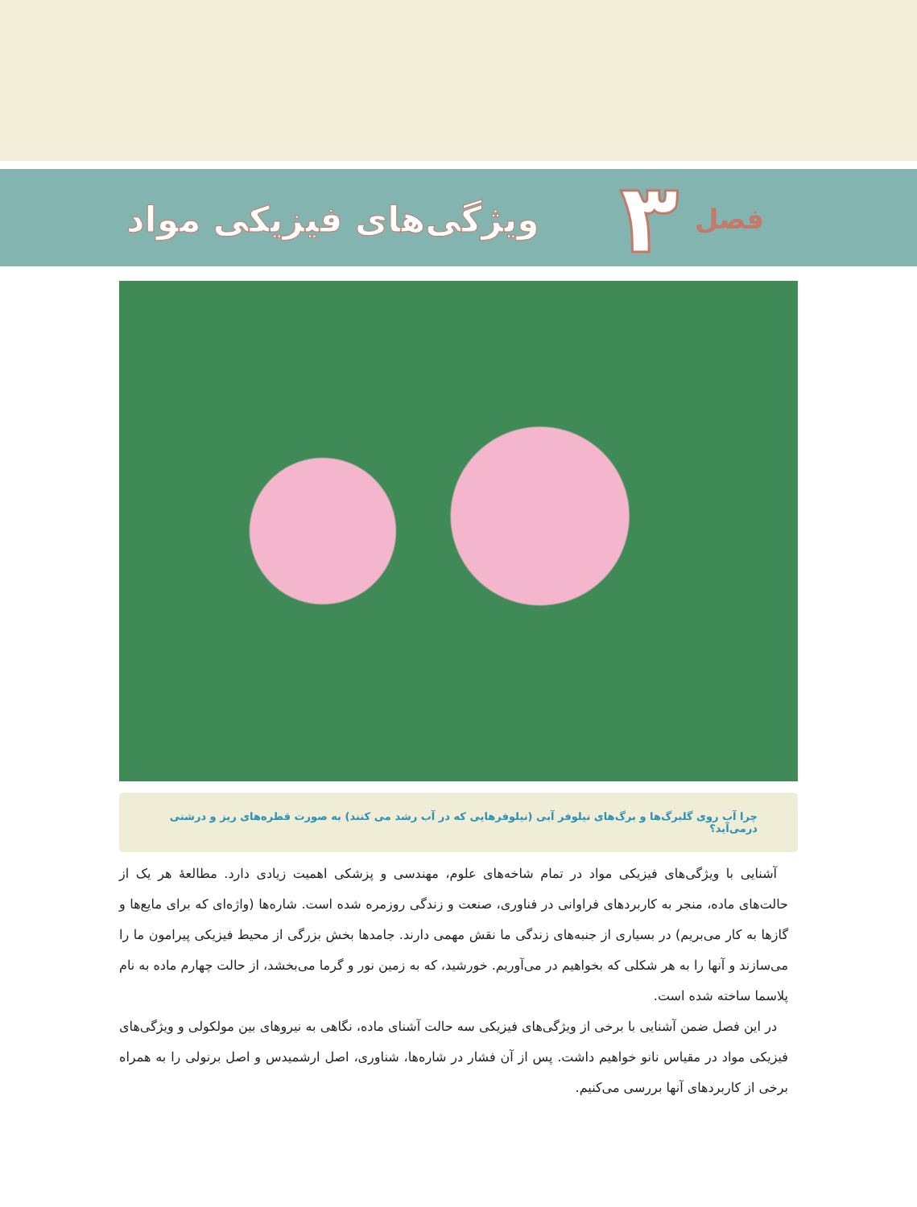فصل ۳
ویژگی‌های فیزیکی مواد
چرا آب روی گلبرگ‌ها و برگ‌های نیلوفر آبی (نیلوفرهایی که در آب رشد می کنند) به صورت قطره‌های ریز و درشتی درمی‌آید؟
آشنایی با ویژگی‌های فیزیکی مواد در تمام شاخه‌های علوم، مهندسی و پزشکی اهمیت زیادی دارد. مطالعهٔ هر یک از حالت‌های ماده، منجر به کاربردهای فراوانی در فناوری، صنعت و زندگی روزمره شده است. شاره‌ها (واژه‌ای که برای مایع‌ها و گازها به کار می‌بریم) در بسیاری از جنبه‌های زندگی ما نقش مهمی دارند. جامدها بخش بزرگی از محیط فیزیکی پیرامون ما را می‌سازند و آنها را به هر شکلی که بخواهیم در می‌آوریم. خورشید، که به زمین نور و گرما می‌بخشد، از حالت چهارم ماده به نام پلاسما ساخته شده است.
در این فصل ضمن آشنایی با برخی از ویژگی‌های فیزیکی سه حالت آشنای ماده، نگاهی به نیروهای بین مولکولی و ویژگی‌های فیزیکی مواد در مقیاس نانو خواهیم داشت. پس از آن فشار در شاره‌ها، شناوری، اصل ارشمیدس و اصل برنولی را به همراه برخی از کاربردهای آنها بررسی می‌کنیم.